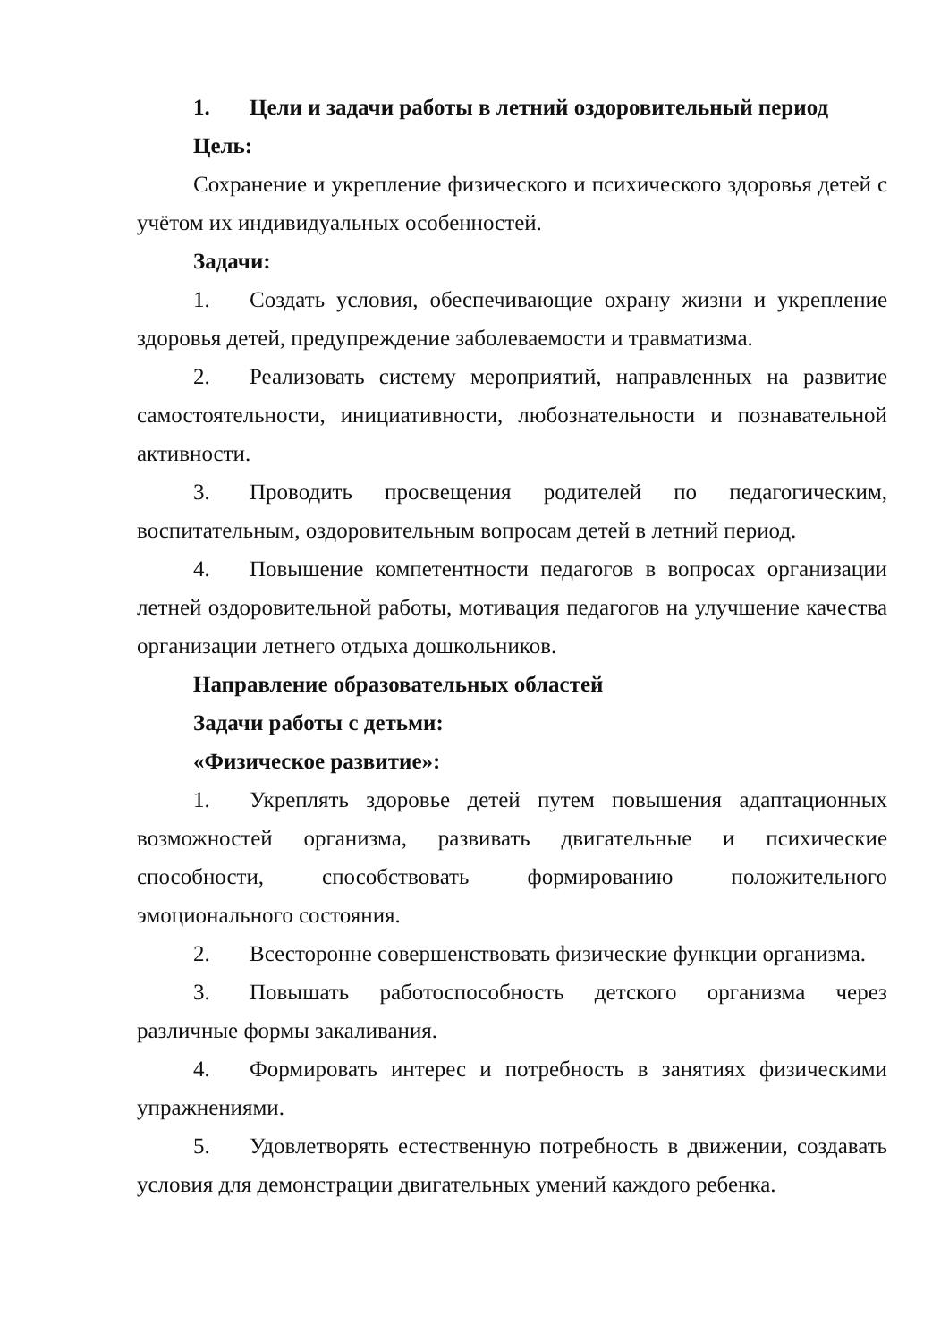1. Цели и задачи работы в летний оздоровительный период
Цель:
Сохранение и укрепление физического и психического здоровья детей с учётом их индивидуальных особенностей.
Задачи:
1. Создать условия, обеспечивающие охрану жизни и укрепление здоровья детей, предупреждение заболеваемости и травматизма.
2. Реализовать систему мероприятий, направленных на развитие самостоятельности, инициативности, любознательности и познавательной активности.
3. Проводить просвещения родителей по педагогическим, воспитательным, оздоровительным вопросам детей в летний период.
4. Повышение компетентности педагогов в вопросах организации летней оздоровительной работы, мотивация педагогов на улучшение качества организации летнего отдыха дошкольников.
Направление образовательных областей
Задачи работы с детьми:
«Физическое развитие»:
1. Укреплять здоровье детей путем повышения адаптационных возможностей организма, развивать двигательные и психические способности, способствовать формированию положительного эмоционального состояния.
2. Всесторонне совершенствовать физические функции организма.
3. Повышать работоспособность детского организма через различные формы закаливания.
4. Формировать интерес и потребность в занятиях физическими упражнениями.
5. Удовлетворять естественную потребность в движении, создавать условия для демонстрации двигательных умений каждого ребенка.